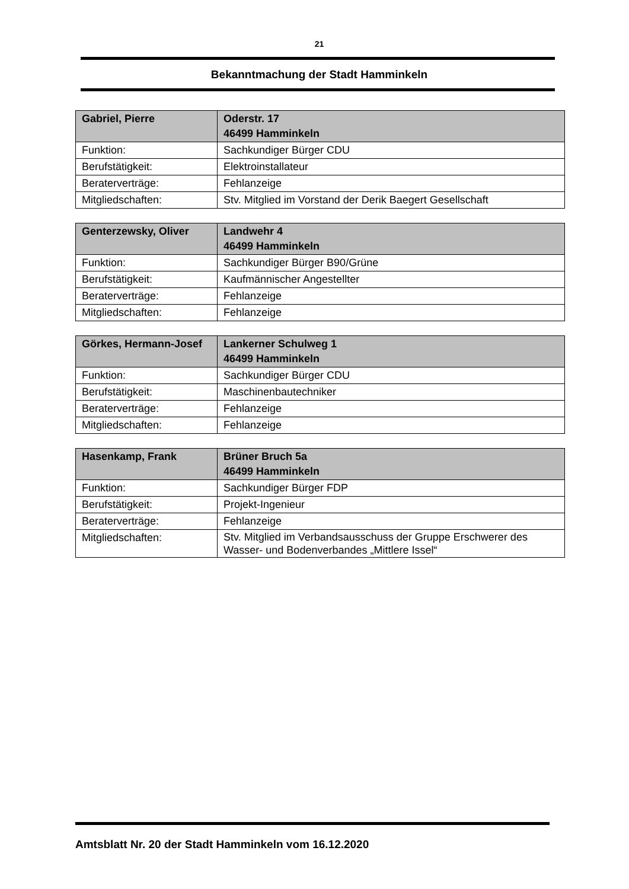21
Bekanntmachung der Stadt Hamminkeln
| Gabriel, Pierre | Oderstr. 17 46499 Hamminkeln |
| --- | --- |
| Funktion: | Sachkundiger Bürger CDU |
| Berufstätigkeit: | Elektroinstallateur |
| Beraterverträge: | Fehlanzeige |
| Mitgliedschaften: | Stv. Mitglied im Vorstand der Derik Baegert Gesellschaft |
| Genterzewsky, Oliver | Landwehr 4 46499 Hamminkeln |
| --- | --- |
| Funktion: | Sachkundiger Bürger B90/Grüne |
| Berufstätigkeit: | Kaufmännischer Angestellter |
| Beraterverträge: | Fehlanzeige |
| Mitgliedschaften: | Fehlanzeige |
| Görkes, Hermann-Josef | Lankerner Schulweg 1 46499 Hamminkeln |
| --- | --- |
| Funktion: | Sachkundiger Bürger CDU |
| Berufstätigkeit: | Maschinenbautechniker |
| Beraterverträge: | Fehlanzeige |
| Mitgliedschaften: | Fehlanzeige |
| Hasenkamp, Frank | Brüner Bruch 5a 46499 Hamminkeln |
| --- | --- |
| Funktion: | Sachkundiger Bürger FDP |
| Berufstätigkeit: | Projekt-Ingenieur |
| Beraterverträge: | Fehlanzeige |
| Mitgliedschaften: | Stv. Mitglied im Verbandsausschuss der Gruppe Erschwerer des Wasser- und Bodenverbandes „Mittlere Issel“ |
Amtsblatt Nr. 20 der Stadt Hamminkeln vom 16.12.2020